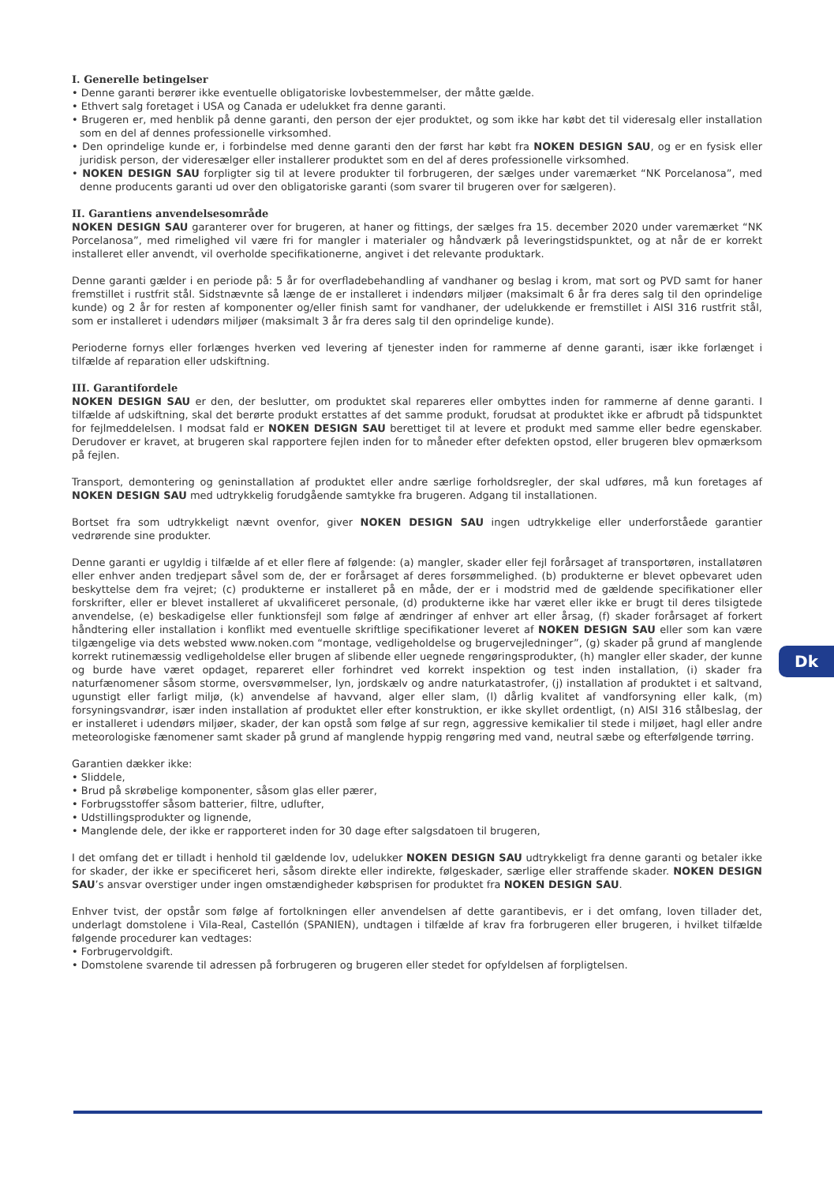I. Generelle betingelser
• Denne garanti berører ikke eventuelle obligatoriske lovbestemmelser, der måtte gælde.
• Ethvert salg foretaget i USA og Canada er udelukket fra denne garanti.
• Brugeren er, med henblik på denne garanti, den person der ejer produktet, og som ikke har købt det til videresalg eller installation som en del af dennes professionelle virksomhed.
• Den oprindelige kunde er, i forbindelse med denne garanti den der først har købt fra NOKEN DESIGN SAU, og er en fysisk eller juridisk person, der videresælger eller installerer produktet som en del af deres professionelle virksomhed.
• NOKEN DESIGN SAU forpligter sig til at levere produkter til forbrugeren, der sælges under varemærket “NK Porcelanosa”, med denne producents garanti ud over den obligatoriske garanti (som svarer til brugeren over for sælgeren).
II. Garantiens anvendelsesområde
NOKEN DESIGN SAU garanterer over for brugeren, at haner og fittings, der sælges fra 15. december 2020 under varemærket “NK Porcelanosa”, med rimelighed vil være fri for mangler i materialer og håndværk på leveringstidspunktet, og at når de er korrekt installeret eller anvendt, vil overholde specifikationerne, angivet i det relevante produktark.
Denne garanti gælder i en periode på: 5 år for overfladebehandling af vandhaner og beslag i krom, mat sort og PVD samt for haner fremstillet i rustfrit stål. Sidstnævnte så længe de er installeret i indendørs miljøer (maksimalt 6 år fra deres salg til den oprindelige kunde) og 2 år for resten af komponenter og/eller finish samt for vandhaner, der udelukkende er fremstillet i AISI 316 rustfrit stål, som er installeret i udendørs miljøer (maksimalt 3 år fra deres salg til den oprindelige kunde).
Perioderne fornys eller forlænges hverken ved levering af tjenester inden for rammerne af denne garanti, især ikke forlænget i tilfælde af reparation eller udskiftning.
III. Garantifordele
NOKEN DESIGN SAU er den, der beslutter, om produktet skal repareres eller ombyttes inden for rammerne af denne garanti. I tilfælde af udskiftning, skal det berørte produkt erstattes af det samme produkt, forudsat at produktet ikke er afbrudt på tidspunktet for fejlmeddelelsen. I modsat fald er NOKEN DESIGN SAU berettiget til at levere et produkt med samme eller bedre egenskaber. Derudover er kravet, at brugeren skal rapportere fejlen inden for to måneder efter defekten opstod, eller brugeren blev opmærksom på fejlen.
Transport, demontering og geninstallation af produktet eller andre særlige forholdsregler, der skal udføres, må kun foretages af NOKEN DESIGN SAU med udtrykkelig forudgående samtykke fra brugeren. Adgang til installationen.
Bortset fra som udtrykkeligt nævnt ovenfor, giver NOKEN DESIGN SAU ingen udtrykkelige eller underforståede garantier vedrørende sine produkter.
Denne garanti er ugyldig i tilfælde af et eller flere af følgende: (a) mangler, skader eller fejl forårsaget af transportøren, installatøren eller enhver anden tredjepart såvel som de, der er forårsaget af deres forsømmelighed. (b) produkterne er blevet opbevaret uden beskyttelse dem fra vejret; (c) produkterne er installeret på en måde, der er i modstrid med de gældende specifikationer eller forskrifter, eller er blevet installeret af ukvalificeret personale, (d) produkterne ikke har været eller ikke er brugt til deres tilsigtede anvendelse, (e) beskadigelse eller funktionsfejl som følge af ændringer af enhver art eller årsag, (f) skader forårsaget af forkert håndtering eller installation i konflikt med eventuelle skriftlige specifikationer leveret af NOKEN DESIGN SAU eller som kan være tilgængelige via dets websted www.noken.com “montage, vedligeholdelse og brugervejledninger”, (g) skader på grund af manglende korrekt rutinemæssig vedligeholdelse eller brugen af slibende eller uegnede rengøringsprodukter, (h) mangler eller skader, der kunne og burde have været opdaget, repareret eller forhindret ved korrekt inspektion og test inden installation, (i) skader fra naturfænomener såsom storme, oversvømmelser, lyn, jordskælv og andre naturkatastrofer, (j) installation af produktet i et saltvand, ugunstigt eller farligt miljø, (k) anvendelse af havvand, alger eller slam, (l) dårlig kvalitet af vandforsyning eller kalk, (m) forsyningsvandrør, især inden installation af produktet eller efter konstruktion, er ikke skyllet ordentligt, (n) AISI 316 stålbeslag, der er installeret i udendørs miljøer, skader, der kan opstå som følge af sur regn, aggressive kemikalier til stede i miljøet, hagl eller andre meteorologiske fænomener samt skader på grund af manglende hyppig rengøring med vand, neutral sæbe og efterfølgende tørring.
Garantien dækker ikke:
• Sliddele,
• Brud på skrøbelige komponenter, såsom glas eller pærer,
• Forbrugsstoffer såsom batterier, filtre, udlufter,
• Udstillingsprodukter og lignende,
• Manglende dele, der ikke er rapporteret inden for 30 dage efter salgsdatoen til brugeren,
I det omfang det er tilladt i henhold til gældende lov, udelukker NOKEN DESIGN SAU udtrykkeligt fra denne garanti og betaler ikke for skader, der ikke er specificeret heri, såsom direkte eller indirekte, følgeskader, særlige eller straffende skader. NOKEN DESIGN SAU’s ansvar overstiger under ingen omstændigheder købsprisen for produktet fra NOKEN DESIGN SAU.
Enhver tvist, der opstår som følge af fortolkningen eller anvendelsen af dette garantibevis, er i det omfang, loven tillader det, underlagt domstolene i Vila-Real, Castellón (SPANIEN), undtagen i tilfælde af krav fra forbrugeren eller brugeren, i hvilket tilfælde følgende procedurer kan vedtages:
• Forbrugervoldgift.
• Domstolene svarende til adressen på forbrugeren og brugeren eller stedet for opfyldelsen af forpligtelsen.
Dk